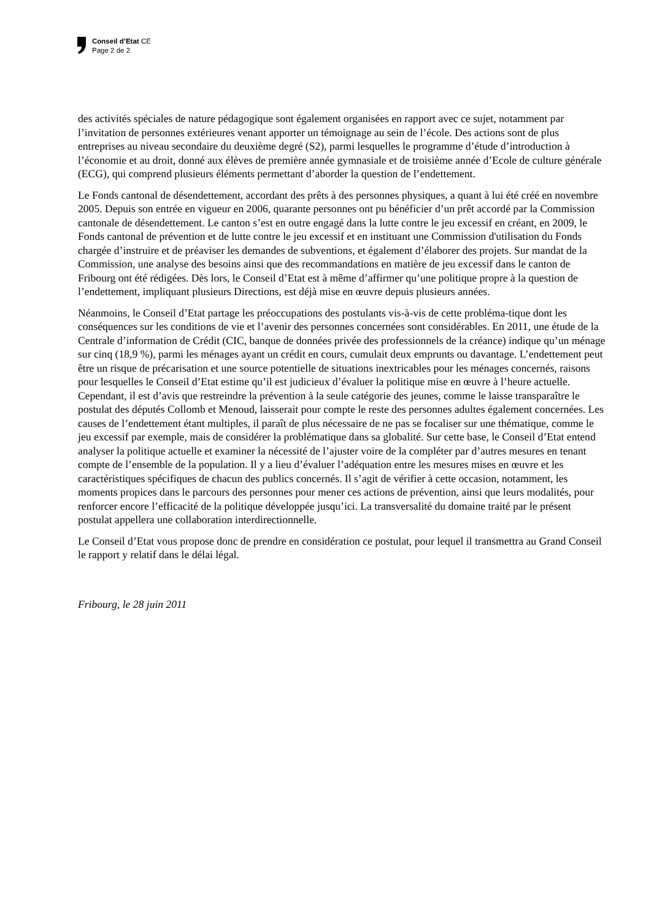Conseil d’Etat CE
Page 2 de 2
des activités spéciales de nature pédagogique sont également organisées en rapport avec ce sujet, notamment par l’invitation de personnes extérieures venant apporter un témoignage au sein de l’école. Des actions sont de plus entreprises au niveau secondaire du deuxième degré (S2), parmi lesquelles le programme d’étude d’introduction à l’économie et au droit, donné aux élèves de première année gymnasiale et de troisième année d’Ecole de culture générale (ECG), qui comprend plusieurs éléments permettant d’aborder la question de l’endettement.
Le Fonds cantonal de désendettement, accordant des prêts à des personnes physiques, a quant à lui été créé en novembre 2005. Depuis son entrée en vigueur en 2006, quarante personnes ont pu bénéficier d’un prêt accordé par la Commission cantonale de désendettement. Le canton s’est en outre engagé dans la lutte contre le jeu excessif en créant, en 2009, le Fonds cantonal de prévention et de lutte contre le jeu excessif et en instituant une Commission d'utilisation du Fonds chargée d’instruire et de préaviser les demandes de subventions, et également d’élaborer des projets. Sur mandat de la Commission, une analyse des besoins ainsi que des recommandations en matière de jeu excessif dans le canton de Fribourg ont été rédigées. Dès lors, le Conseil d’Etat est à même d’affirmer qu’une politique propre à la question de l’endettement, impliquant plusieurs Directions, est déjà mise en œuvre depuis plusieurs années.
Néanmoins, le Conseil d’Etat partage les préoccupations des postulants vis-à-vis de cette probléma-tique dont les conséquences sur les conditions de vie et l’avenir des personnes concernées sont considérables. En 2011, une étude de la Centrale d’information de Crédit (CIC, banque de données privée des professionnels de la créance) indique qu’un ménage sur cinq (18,9 %), parmi les ménages ayant un crédit en cours, cumulait deux emprunts ou davantage. L’endettement peut être un risque de précarisation et une source potentielle de situations inextricables pour les ménages concernés, raisons pour lesquelles le Conseil d’Etat estime qu’il est judicieux d’évaluer la politique mise en œuvre à l’heure actuelle. Cependant, il est d’avis que restreindre la prévention à la seule catégorie des jeunes, comme le laisse transparaître le postulat des députés Collomb et Menoud, laisserait pour compte le reste des personnes adultes également concernées. Les causes de l’endettement étant multiples, il paraît de plus nécessaire de ne pas se focaliser sur une thématique, comme le jeu excessif par exemple, mais de considérer la problématique dans sa globalité. Sur cette base, le Conseil d’Etat entend analyser la politique actuelle et examiner la nécessité de l’ajuster voire de la compléter par d’autres mesures en tenant compte de l’ensemble de la population. Il y a lieu d’évaluer l’adéquation entre les mesures mises en œuvre et les caractéristiques spécifiques de chacun des publics concernés. Il s’agit de vérifier à cette occasion, notamment, les moments propices dans le parcours des personnes pour mener ces actions de prévention, ainsi que leurs modalités, pour renforcer encore l’efficacité de la politique développée jusqu’ici. La transversalité du domaine traité par le présent postulat appellera une collaboration interdirectionnelle.
Le Conseil d’Etat vous propose donc de prendre en considération ce postulat, pour lequel il transmettra au Grand Conseil le rapport y relatif dans le délai légal.
Fribourg, le 28 juin 2011